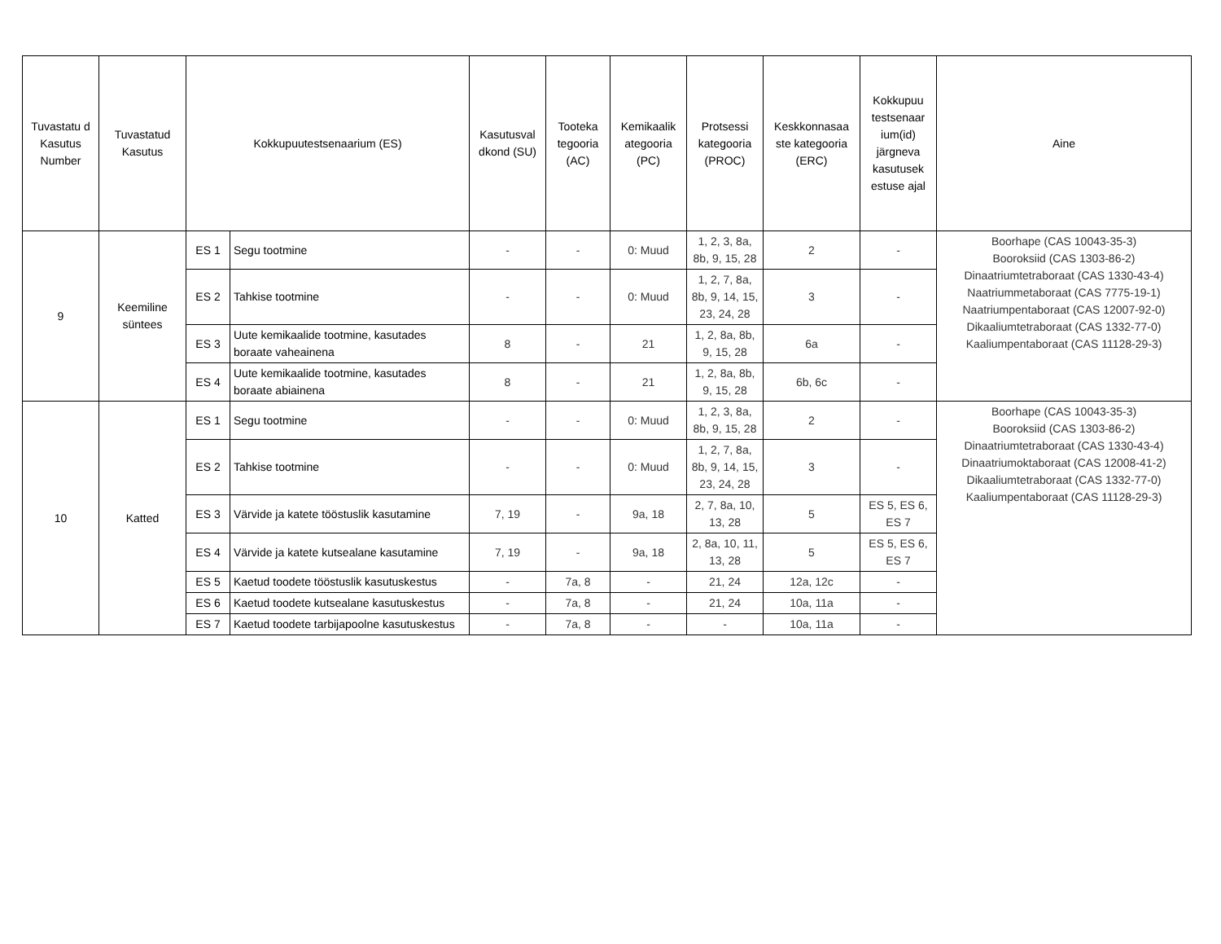| Tuvastatu d Kasutus Number | Tuvastatud Kasutus | Kokkupuutestsenaarium (ES) | | Kasutusval dkond (SU) | Tooteka tegooria (AC) | Kemikaalik ategooria (PC) | Protsessi kategooria (PROC) | Keskkonnasaa ste kategooria (ERC) | Kokkupuu testsenaar ium(id) järgneva kasutusek estuse ajal | Aine |
| --- | --- | --- | --- | --- | --- | --- | --- | --- | --- | --- |
| 9 | Keemiline süntees | ES 1 | Segu tootmine | - | - | 0: Muud | 1, 2, 3, 8a, 8b, 9, 15, 28 | 2 | - | Boorhape (CAS 10043-35-3) Booroksiid (CAS 1303-86-2) Dinaatriumtetraboraat (CAS 1330-43-4) Naatriummetaboraat (CAS 7775-19-1) Naatriumpentaboraat (CAS 12007-92-0) Dikaaliumtetraboraat (CAS 1332-77-0) Kaaliumpentaboraat (CAS 11128-29-3) |
| | | ES 2 | Tahkise tootmine | - | - | 0: Muud | 1, 2, 7, 8a, 8b, 9, 14, 15, 23, 24, 28 | 3 | - | |
| | | ES 3 | Uute kemikaalide tootmine, kasutades boraate vaheainena | 8 | - | 21 | 1, 2, 8a, 8b, 9, 15, 28 | 6a | - | |
| | | ES 4 | Uute kemikaalide tootmine, kasutades boraate abiainena | 8 | - | 21 | 1, 2, 8a, 8b, 9, 15, 28 | 6b, 6c | - | |
| 10 | Katted | ES 1 | Segu tootmine | - | - | 0: Muud | 1, 2, 3, 8a, 8b, 9, 15, 28 | 2 | - | Boorhape (CAS 10043-35-3) Booroksiid (CAS 1303-86-2) Dinaatriumtetraboraat (CAS 1330-43-4) Dinaatriumoktaboraat (CAS 12008-41-2) Dikaaliumtetraboraat (CAS 1332-77-0) Kaaliumpentaboraat (CAS 11128-29-3) |
| | | ES 2 | Tahkise tootmine | - | - | 0: Muud | 1, 2, 7, 8a, 8b, 9, 14, 15, 23, 24, 28 | 3 | - | |
| | | ES 3 | Värvide ja katete tööstuslik kasutamine | 7, 19 | - | 9a, 18 | 2, 7, 8a, 10, 13, 28 | 5 | ES 5, ES 6, ES 7 | |
| | | ES 4 | Värvide ja katete kutsealane kasutamine | 7, 19 | - | 9a, 18 | 2, 8a, 10, 11, 13, 28 | 5 | ES 5, ES 6, ES 7 | |
| | | ES 5 | Kaetud toodete tööstuslik kasutuskestus | - | 7a, 8 | - | 21, 24 | 12a, 12c | - | |
| | | ES 6 | Kaetud toodete kutsealane kasutuskestus | - | 7a, 8 | - | 21, 24 | 10a, 11a | - | |
| | | ES 7 | Kaetud toodete tarbijapoolne kasutuskestus | - | 7a, 8 | - | - | 10a, 11a | - | |